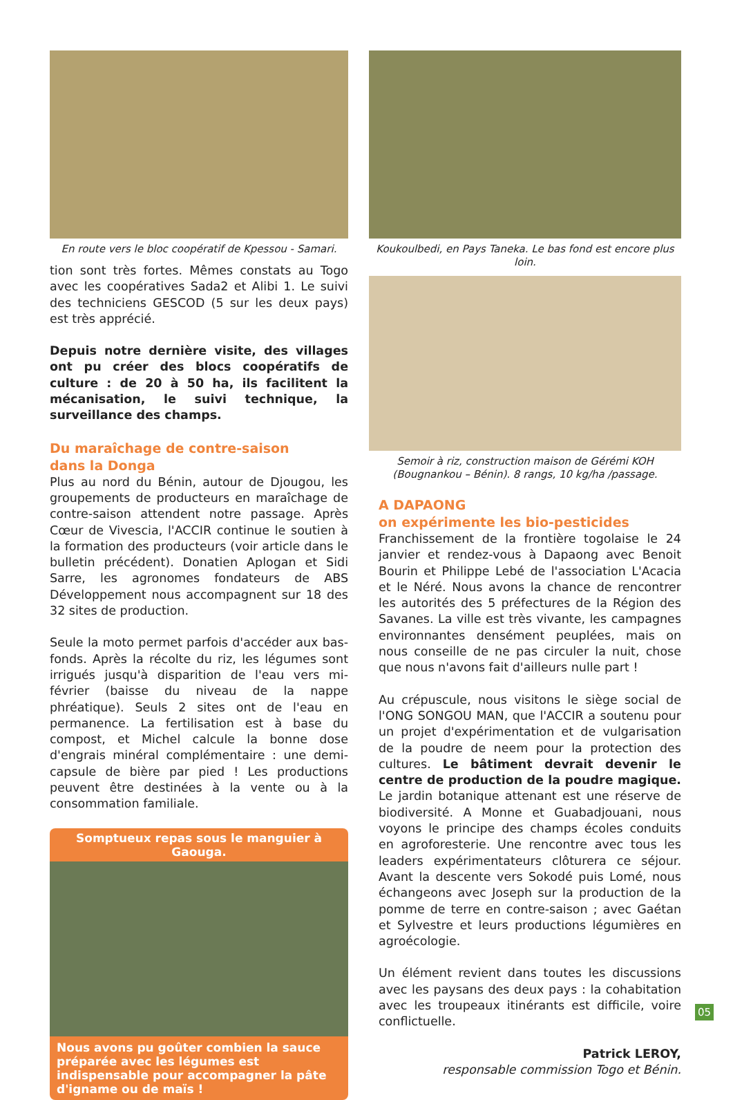En route vers le bloc coopératif de Kpessou - Samari.
tion sont très fortes. Mêmes constats au Togo avec les coopératives Sada2 et Alibi 1. Le suivi des techniciens GESCOD (5 sur les deux pays) est très apprécié.
Depuis notre dernière visite, des villages ont pu créer des blocs coopératifs de culture : de 20 à 50 ha, ils facilitent la mécanisation, le suivi technique, la surveillance des champs.
Du maraîchage de contre-saison
dans la Donga
Plus au nord du Bénin, autour de Djougou, les groupements de producteurs en maraîchage de contre-saison attendent notre passage. Après Cœur de Vivescia, l'ACCIR continue le soutien à la formation des producteurs (voir article dans le bulletin précédent). Donatien Aplogan et Sidi Sarre, les agronomes fondateurs de ABS Développement nous accompagnent sur 18 des 32 sites de production.
Seule la moto permet parfois d'accéder aux bas-fonds. Après la récolte du riz, les légumes sont irrigués jusqu'à disparition de l'eau vers mi-février (baisse du niveau de la nappe phréatique). Seuls 2 sites ont de l'eau en permanence. La fertilisation est à base du compost, et Michel calcule la bonne dose d'engrais minéral complémentaire : une demi-capsule de bière par pied ! Les productions peuvent être destinées à la vente ou à la consommation familiale.
Somptueux repas sous le manguier à Gaouga.
Nous avons pu goûter combien la sauce préparée avec les légumes est indispensable pour accompagner la pâte d'igname ou de maïs !
Koukoulbedi, en Pays Taneka. Le bas fond est encore plus loin.
Semoir à riz, construction maison de Gérémi KOH (Bougnankou – Bénin). 8 rangs, 10 kg/ha /passage.
A DAPAONG
on expérimente les bio-pesticides
Franchissement de la frontière togolaise le 24 janvier et rendez-vous à Dapaong avec Benoit Bourin et Philippe Lebé de l'association L'Acacia et le Néré. Nous avons la chance de rencontrer les autorités des 5 préfectures de la Région des Savanes. La ville est très vivante, les campagnes environnantes densément peuplées, mais on nous conseille de ne pas circuler la nuit, chose que nous n'avons fait d'ailleurs nulle part !
Au crépuscule, nous visitons le siège social de l'ONG SONGOU MAN, que l'ACCIR a soutenu pour un projet d'expérimentation et de vulgarisation de la poudre de neem pour la protection des cultures. Le bâtiment devrait devenir le centre de production de la poudre magique. Le jardin botanique attenant est une réserve de biodiversité. A Monne et Guabadjouani, nous voyons le principe des champs écoles conduits en agroforesterie. Une rencontre avec tous les leaders expérimentateurs clôturera ce séjour. Avant la descente vers Sokodé puis Lomé, nous échangeons avec Joseph sur la production de la pomme de terre en contre-saison ; avec Gaétan et Sylvestre et leurs productions légumières en agroécologie.
Un élément revient dans toutes les discussions avec les paysans des deux pays : la cohabitation avec les troupeaux itinérants est difficile, voire conflictuelle.
Patrick LEROY,
responsable commission Togo et Bénin.
05